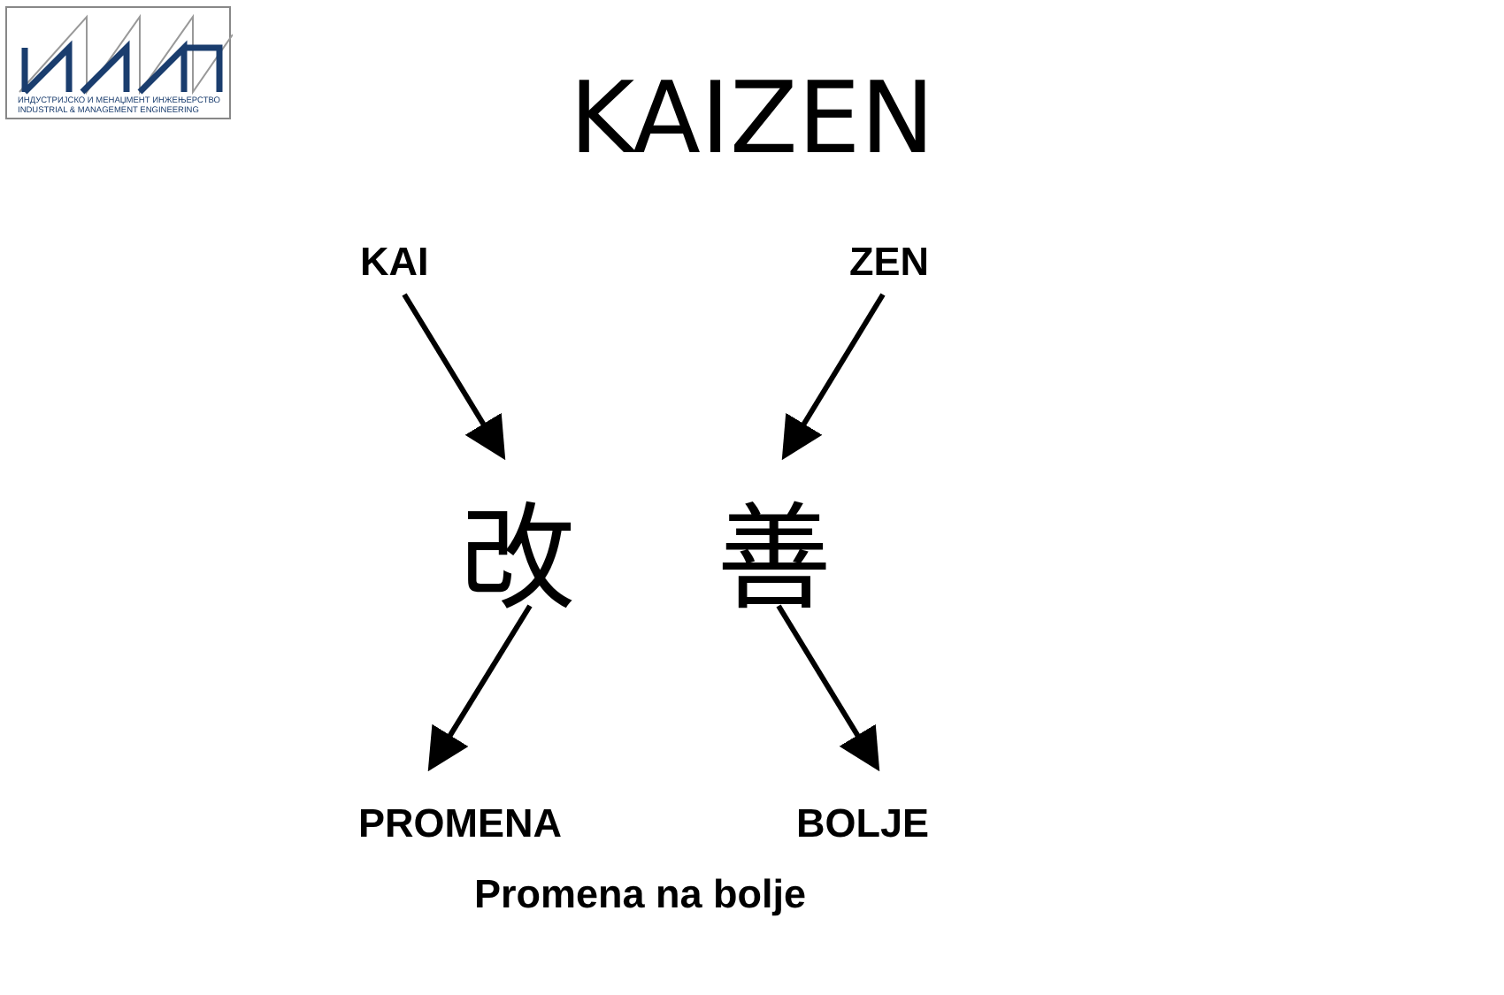ИНДУСТРИЈСКО И МЕНАЏМЕНТ ИНЖЕЊЕРСТВО
INDUSTRIAL & MANAGEMENT ENGINEERING
KAIZEN
KAI ZEN
改 善
PROMENA BOLJE
Promena na bolje